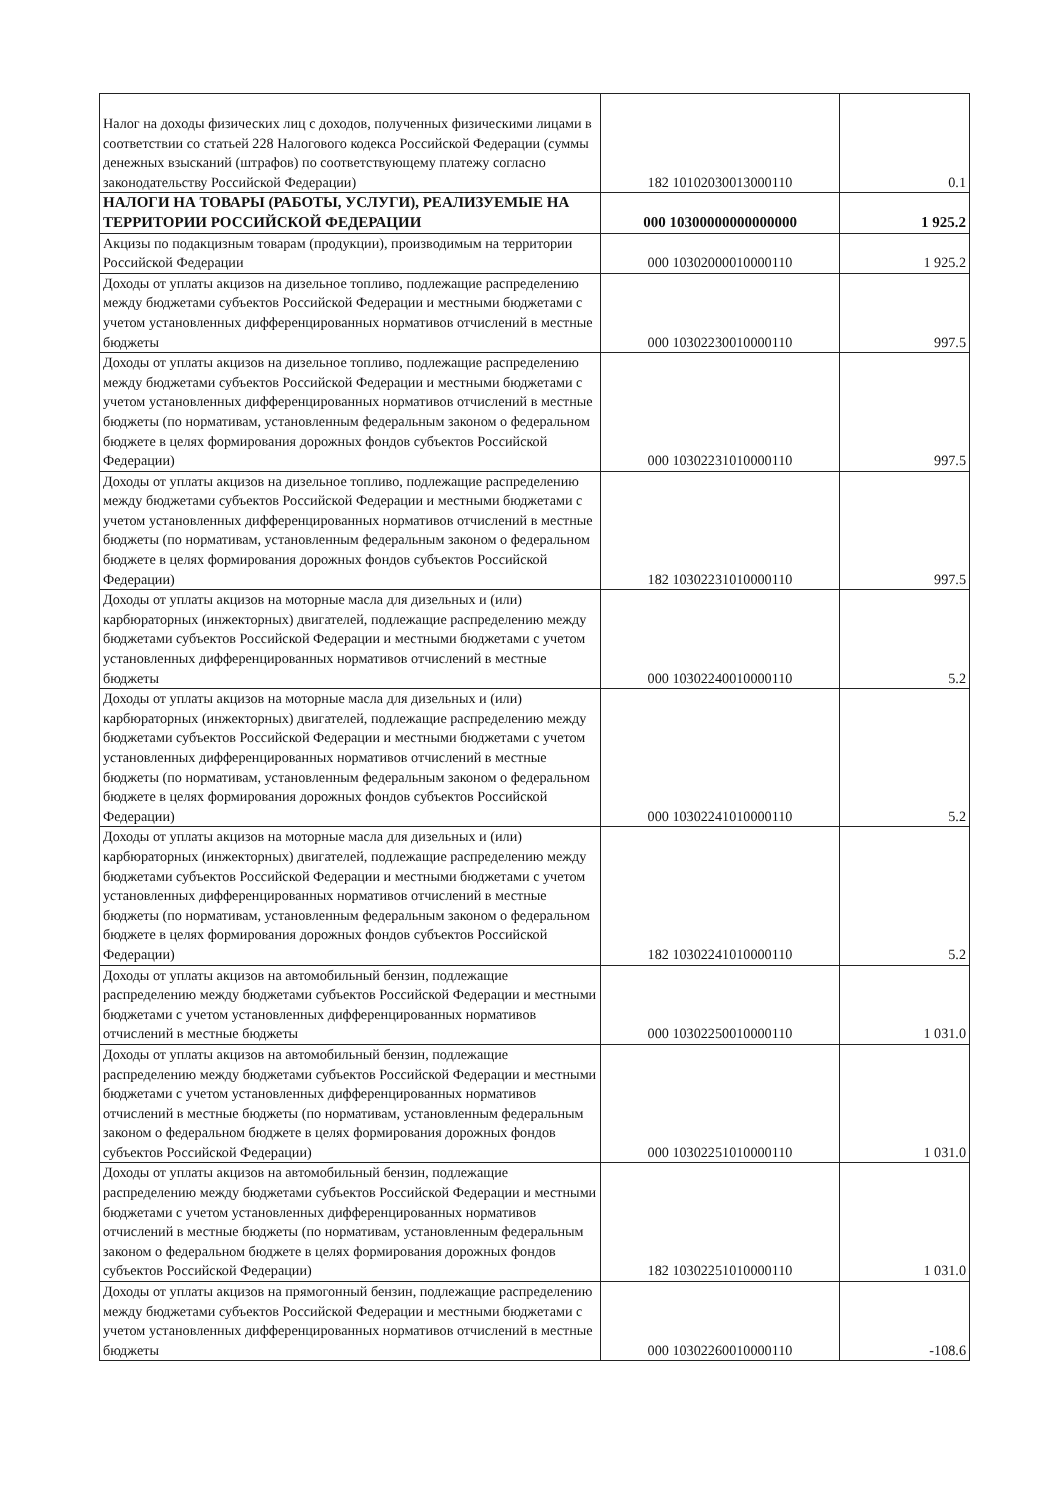| Налог на доходы физических лиц с доходов, полученных физическими лицами в соответствии со статьей 228 Налогового кодекса Российской Федерации (суммы денежных взысканий (штрафов) по соответствующему платежу согласно законодательству Российской Федерации) | 182 10102030013000110 | 0.1 |
| НАЛОГИ НА ТОВАРЫ (РАБОТЫ, УСЛУГИ), РЕАЛИЗУЕМЫЕ НА ТЕРРИТОРИИ РОССИЙСКОЙ ФЕДЕРАЦИИ | 000 10300000000000000 | 1 925.2 |
| Акцизы по подакцизным товарам (продукции), производимым на территории Российской Федерации | 000 10302000010000110 | 1 925.2 |
| Доходы от уплаты акцизов на дизельное топливо, подлежащие распределению между бюджетами субъектов Российской Федерации и местными бюджетами с учетом установленных дифференцированных нормативов отчислений в местные бюджеты | 000 10302230010000110 | 997.5 |
| Доходы от уплаты акцизов на дизельное топливо, подлежащие распределению между бюджетами субъектов Российской Федерации и местными бюджетами с учетом установленных дифференцированных нормативов отчислений в местные бюджеты (по нормативам, установленным федеральным законом о федеральном бюджете в целях формирования дорожных фондов субъектов Российской Федерации) | 000 10302231010000110 | 997.5 |
| Доходы от уплаты акцизов на дизельное топливо, подлежащие распределению между бюджетами субъектов Российской Федерации и местными бюджетами с учетом установленных дифференцированных нормативов отчислений в местные бюджеты (по нормативам, установленным федеральным законом о федеральном бюджете в целях формирования дорожных фондов субъектов Российской Федерации) | 182 10302231010000110 | 997.5 |
| Доходы от уплаты акцизов на моторные масла для дизельных и (или) карбюраторных (инжекторных) двигателей, подлежащие распределению между бюджетами субъектов Российской Федерации и местными бюджетами с учетом установленных дифференцированных нормативов отчислений в местные бюджеты | 000 10302240010000110 | 5.2 |
| Доходы от уплаты акцизов на моторные масла для дизельных и (или) карбюраторных (инжекторных) двигателей, подлежащие распределению между бюджетами субъектов Российской Федерации и местными бюджетами с учетом установленных дифференцированных нормативов отчислений в местные бюджеты (по нормативам, установленным федеральным законом о федеральном бюджете в целях формирования дорожных фондов субъектов Российской Федерации) | 000 10302241010000110 | 5.2 |
| Доходы от уплаты акцизов на моторные масла для дизельных и (или) карбюраторных (инжекторных) двигателей, подлежащие распределению между бюджетами субъектов Российской Федерации и местными бюджетами с учетом установленных дифференцированных нормативов отчислений в местные бюджеты (по нормативам, установленным федеральным законом о федеральном бюджете в целях формирования дорожных фондов субъектов Российской Федерации) | 182 10302241010000110 | 5.2 |
| Доходы от уплаты акцизов на автомобильный бензин, подлежащие распределению между бюджетами субъектов Российской Федерации и местными бюджетами с учетом установленных дифференцированных нормативов отчислений в местные бюджеты | 000 10302250010000110 | 1 031.0 |
| Доходы от уплаты акцизов на автомобильный бензин, подлежащие распределению между бюджетами субъектов Российской Федерации и местными бюджетами с учетом установленных дифференцированных нормативов отчислений в местные бюджеты (по нормативам, установленным федеральным законом о федеральном бюджете в целях формирования дорожных фондов субъектов Российской Федерации) | 000 10302251010000110 | 1 031.0 |
| Доходы от уплаты акцизов на автомобильный бензин, подлежащие распределению между бюджетами субъектов Российской Федерации и местными бюджетами с учетом установленных дифференцированных нормативов отчислений в местные бюджеты (по нормативам, установленным федеральным законом о федеральном бюджете в целях формирования дорожных фондов субъектов Российской Федерации) | 182 10302251010000110 | 1 031.0 |
| Доходы от уплаты акцизов на прямогонный бензин, подлежащие распределению между бюджетами субъектов Российской Федерации и местными бюджетами с учетом установленных дифференцированных нормативов отчислений в местные бюджеты | 000 10302260010000110 | -108.6 |